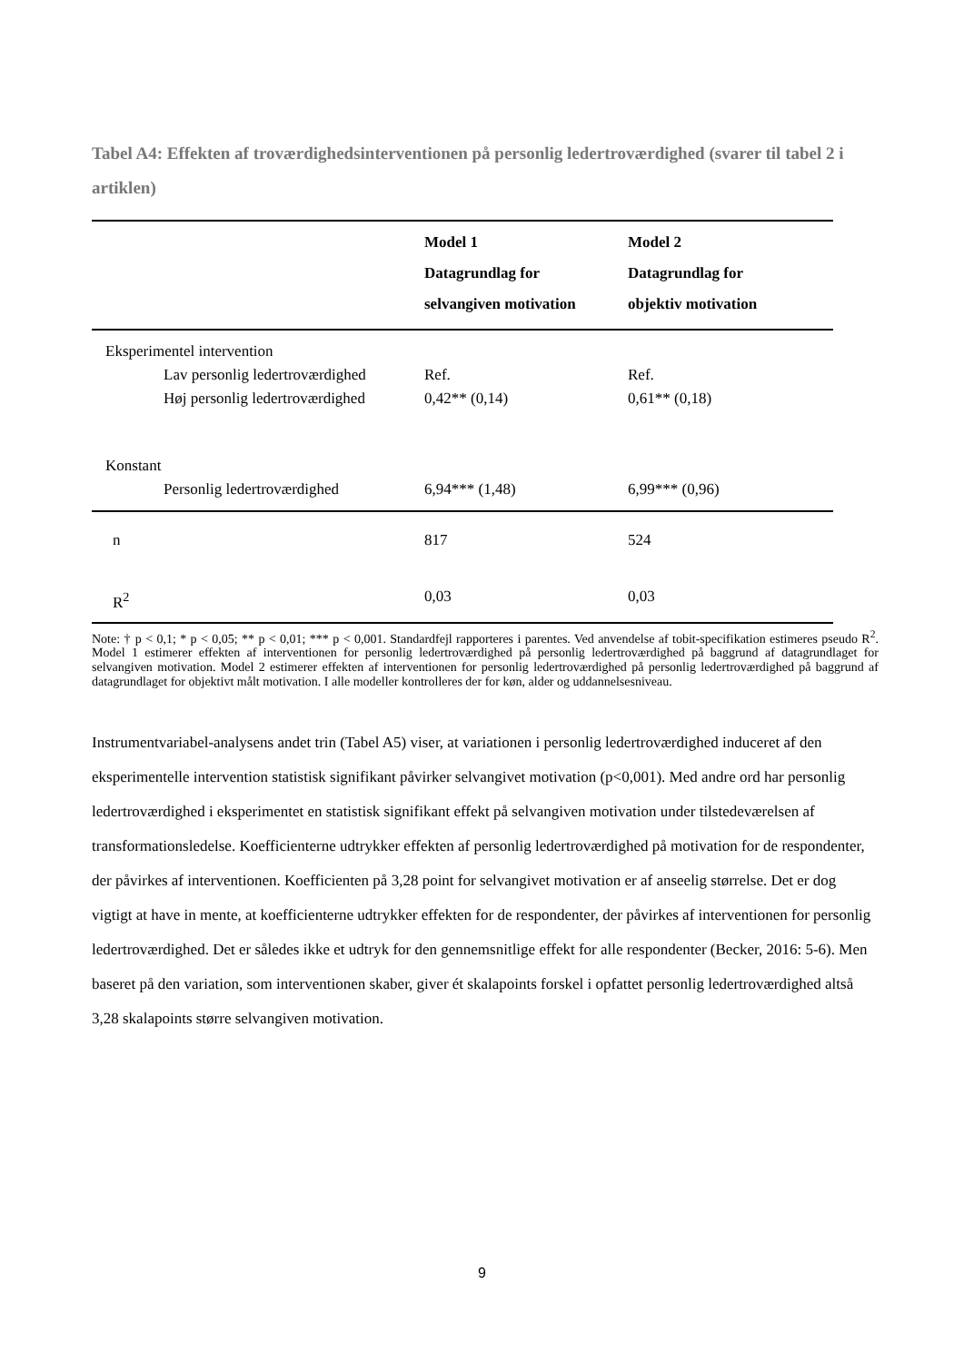Tabel A4: Effekten af troværdighedsinterventionen på personlig ledertroværdighed (svarer til tabel 2 i artiklen)
| | Model 1 Datagrundlag for selvangiven motivation | Model 2 Datagrundlag for objektiv motivation |
| --- | --- | --- |
| Eksperimentel intervention | | |
| Lav personlig ledertroværdighed | Ref. | Ref. |
| Høj personlig ledertroværdighed | 0,42** (0,14) | 0,61** (0,18) |
| Konstant | | |
| Personlig ledertroværdighed | 6,94*** (1,48) | 6,99*** (0,96) |
| n | 817 | 524 |
| R<sup>2</sup> | 0,03 | 0,03 |
Note: † p < 0,1; * p < 0,05; ** p < 0,01; *** p < 0,001. Standardfejl rapporteres i parentes. Ved anvendelse af tobit-specifikation estimeres pseudo R<sup>2</sup>. Model 1 estimerer effekten af interventionen for personlig ledertroværdighed på personlig ledertroværdighed på baggrund af datagrundlaget for selvangiven motivation. Model 2 estimerer effekten af interventionen for personlig ledertroværdighed på personlig ledertroværdighed på baggrund af datagrundlaget for objektivt målt motivation. I alle modeller kontrolleres der for køn, alder og uddannelsesniveau.
Instrumentvariabel-analysens andet trin (Tabel A5) viser, at variationen i personlig ledertroværdighed induceret af den eksperimentelle intervention statistisk signifikant påvirker selvangivet motivation (p<0,001). Med andre ord har personlig ledertroværdighed i eksperimentet en statistisk signifikant effekt på selvangiven motivation under tilstedeværelsen af transformationsledelse. Koefficienterne udtrykker effekten af personlig ledertroværdighed på motivation for de respondenter, der påvirkes af interventionen. Koefficienten på 3,28 point for selvangivet motivation er af anseelig størrelse. Det er dog vigtigt at have in mente, at koefficienterne udtrykker effekten for de respondenter, der påvirkes af interventionen for personlig ledertroværdighed. Det er således ikke et udtryk for den gennemsnitlige effekt for alle respondenter (Becker, 2016: 5-6). Men baseret på den variation, som interventionen skaber, giver ét skalapoints forskel i opfattet personlig ledertroværdighed altså 3,28 skalapoints større selvangiven motivation.
9